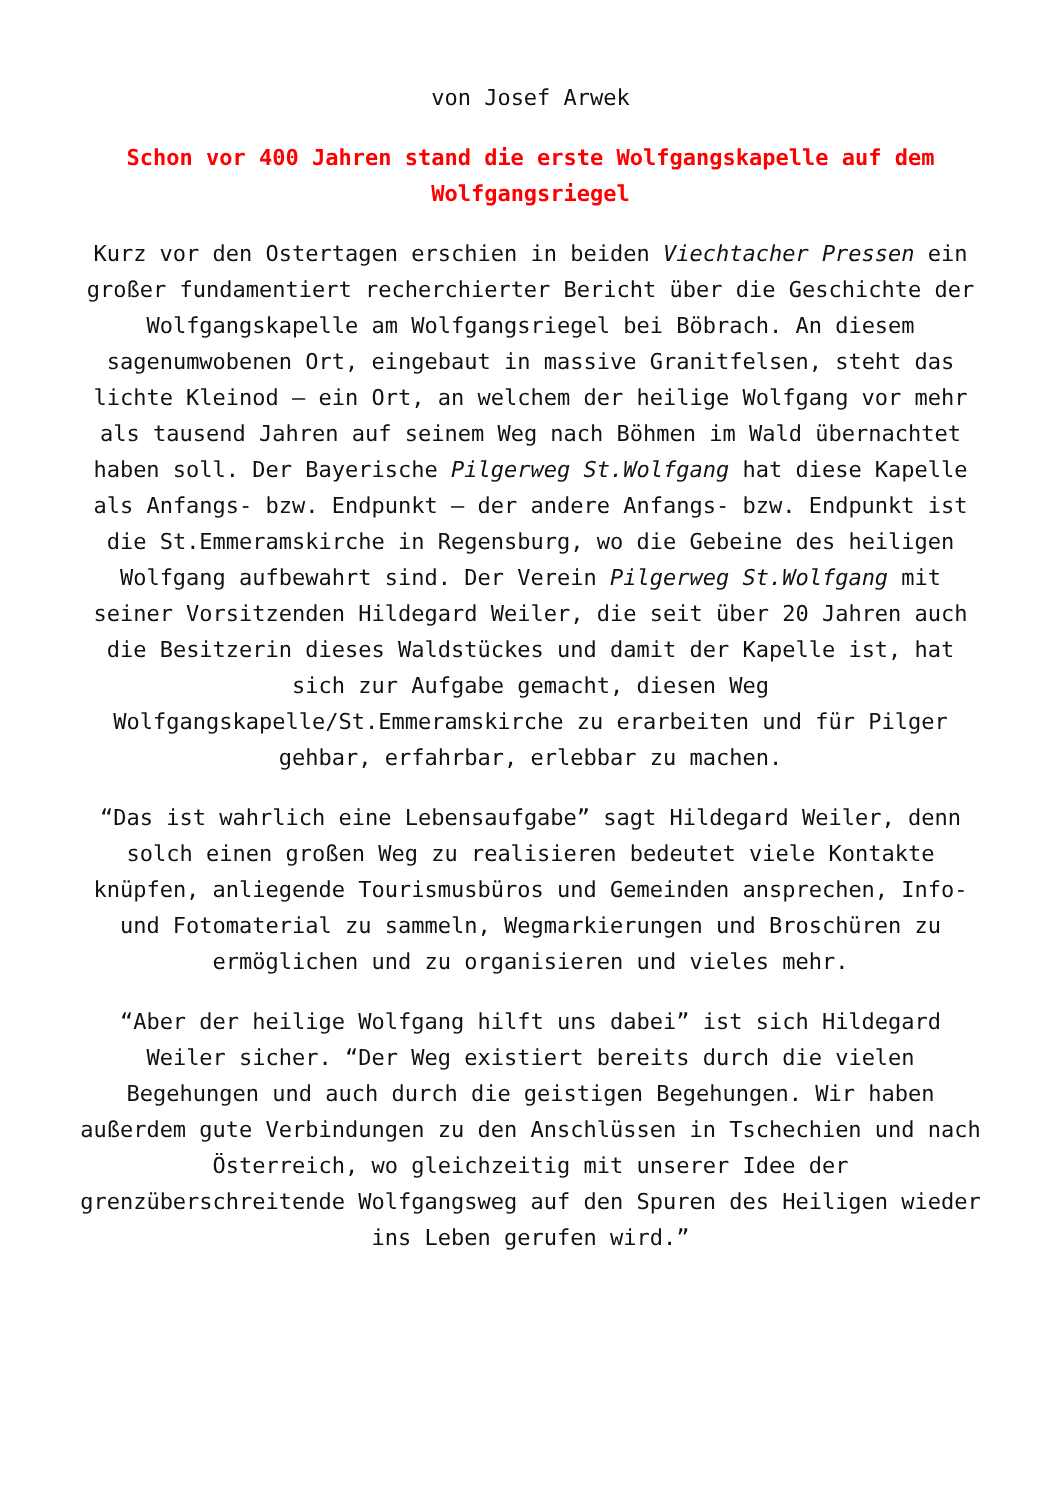von Josef Arwek
Schon vor 400 Jahren stand die erste Wolfgangskapelle auf dem Wolfgangsriegel
Kurz vor den Ostertagen erschien in beiden Viechtacher Pressen ein großer fundamentiert recherchierter Bericht über die Geschichte der Wolfgangskapelle am Wolfgangsriegel bei Böbrach. An diesem sagenumwobenen Ort, eingebaut in massive Granitfelsen, steht das lichte Kleinod – ein Ort, an welchem der heilige Wolfgang vor mehr als tausend Jahren auf seinem Weg nach Böhmen im Wald übernachtet haben soll. Der Bayerische Pilgerweg St.Wolfgang hat diese Kapelle als Anfangs- bzw. Endpunkt – der andere Anfangs- bzw. Endpunkt ist die St.Emmeramskirche in Regensburg, wo die Gebeine des heiligen Wolfgang aufbewahrt sind. Der Verein Pilgerweg St.Wolfgang mit seiner Vorsitzenden Hildegard Weiler, die seit über 20 Jahren auch die Besitzerin dieses Waldstückes und damit der Kapelle ist, hat sich zur Aufgabe gemacht, diesen Weg Wolfgangskapelle/St.Emmeramskirche zu erarbeiten und für Pilger gehbar, erfahrbar, erlebbar zu machen.
“Das ist wahrlich eine Lebensaufgabe” sagt Hildegard Weiler, denn solch einen großen Weg zu realisieren bedeutet viele Kontakte knüpfen, anliegende Tourismusbüros und Gemeinden ansprechen, Info- und Fotomaterial zu sammeln, Wegmarkierungen und Broschüren zu ermöglichen und zu organisieren und vieles mehr.
“Aber der heilige Wolfgang hilft uns dabei” ist sich Hildegard Weiler sicher. “Der Weg existiert bereits durch die vielen Begehungen und auch durch die geistigen Begehungen. Wir haben außerdem gute Verbindungen zu den Anschlüssen in Tschechien und nach Österreich, wo gleichzeitig mit unserer Idee der grenzüberschreitende Wolfgangsweg auf den Spuren des Heiligen wieder ins Leben gerufen wird.”